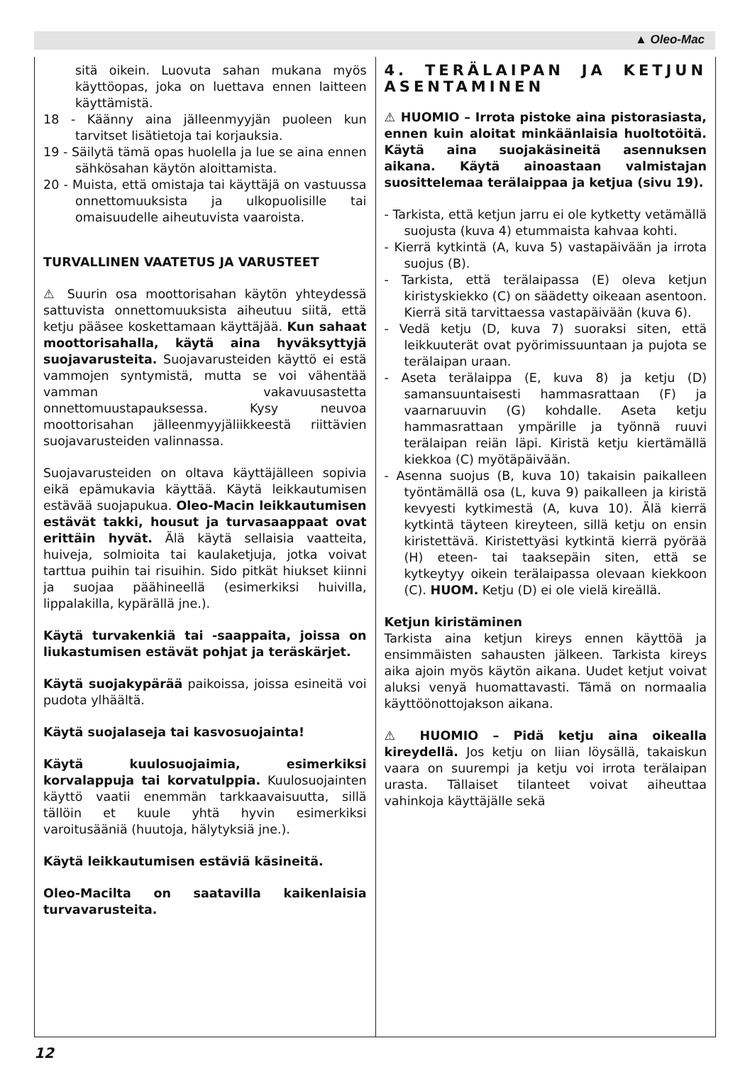▲ Oleo-Mac
sitä oikein. Luovuta sahan mukana myös käyttöopas, joka on luettava ennen laitteen käyttämistä.
18 - Käänny aina jälleenmyyjän puoleen kun tarvitset lisätietoja tai korjauksia.
19 - Säilytä tämä opas huolella ja lue se aina ennen sähkösahan käytön aloittamista.
20 - Muista, että omistaja tai käyttäjä on vastuussa onnettomuuksista ja ulkopuolisille tai omaisuudelle aiheutuvista vaaroista.
TURVALLINEN VAATETUS JA VARUSTEET
⚠ Suurin osa moottorisahan käytön yhteydessä sattuvista onnettomuuksista aiheutuu siitä, että ketju pääsee koskettamaan käyttäjää. Kun sahaat moottorisahalla, käytä aina hyväksyttyjä suojavarusteita. Suojavarusteiden käyttö ei estä vammojen syntymistä, mutta se voi vähentää vamman vakavuusastetta onnettomuustapauksessa. Kysy neuvoa moottorisahan jälleenmyyjäliikkeestä riittävien suojavarusteiden valinnassa.
Suojavarusteiden on oltava käyttäjälleen sopivia eikä epämukavia käyttää. Käytä leikkautumisen estävää suojapukua. Oleo-Macin leikkautumisen estävät takki, housut ja turvasaappaat ovat erittäin hyvät. Älä käytä sellaisia vaatteita, huiveja, solmioita tai kaulaketjuja, jotka voivat tarttua puihin tai risuihin. Sido pitkät hiukset kiinni ja suojaa päähineellä (esimerkiksi huivilla, lippalakilla, kypärällä jne.).
Käytä turvakenkiä tai -saappaita, joissa on liukastumisen estävät pohjat ja teräskärjet.
Käytä suojakypärää paikoissa, joissa esineitä voi pudota ylhäältä.
Käytä suojalaseja tai kasvosuojainta!
Käytä kuulosuojaimia, esimerkiksi korvalappuja tai korvatulppia. Kuulosuojainten käyttö vaatii enemmän tarkkaavaisuutta, sillä tällöin et kuule yhtä hyvin esimerkiksi varoitusääniä (huutoja, hälytyksiä jne.).
Käytä leikkautumisen estäviä käsineitä.
Oleo-Macilta on saatavilla kaikenlaisia turvavarusteita.
4. TERÄLAIPAN JA KETJUN ASENTAMINEN
⚠ HUOMIO – Irrota pistoke aina pistorasiasta, ennen kuin aloitat minkäänlaisia huoltotöitä. Käytä aina suojakäsineitä asennuksen aikana. Käytä ainoastaan valmistajan suosittelemaa terälaippaa ja ketjua (sivu 19).
- Tarkista, että ketjun jarru ei ole kytketty vetämällä suojusta (kuva 4) etummaista kahvaa kohti.
- Kierrä kytkintä (A, kuva 5) vastapäivään ja irrota suojus (B).
- Tarkista, että terälaipassa (E) oleva ketjun kiristyskiekko (C) on säädetty oikeaan asentoon. Kierrä sitä tarvittaessa vastapäivään (kuva 6).
- Vedä ketju (D, kuva 7) suoraksi siten, että leikkuuterät ovat pyörimissuuntaan ja pujota se terälaipan uraan.
- Aseta terälaippa (E, kuva 8) ja ketju (D) samansuuntaisesti hammasrattaan (F) ja vaarnaruuvin (G) kohdalle. Aseta ketju hammasrattaan ympärille ja työnnä ruuvi terälaipan reiän läpi. Kiristä ketju kiertämällä kiekkoa (C) myötäpäivään.
- Asenna suojus (B, kuva 10) takaisin paikalleen työntämällä osa (L, kuva 9) paikalleen ja kiristä kevyesti kytkimestä (A, kuva 10). Älä kierrä kytkintä täyteen kireyteen, sillä ketju on ensin kiristettävä. Kiristettyäsi kytkintä kierrä pyörää (H) eteen- tai taaksepäin siten, että se kytkeytyy oikein terälaipassa olevaan kiekkoon (C). HUOM. Ketju (D) ei ole vielä kireällä.
Ketjun kiristäminen
Tarkista aina ketjun kireys ennen käyttöä ja ensimmäisten sahausten jälkeen. Tarkista kireys aika ajoin myös käytön aikana. Uudet ketjut voivat aluksi venyä huomattavasti. Tämä on normaalia käyttöönottojakson aikana.
⚠ HUOMIO – Pidä ketju aina oikealla kireydellä. Jos ketju on liian löysällä, takaiskun vaara on suurempi ja ketju voi irrota terälaipan urasta. Tällaiset tilanteet voivat aiheuttaa vahinkoja käyttäjälle sekä
12